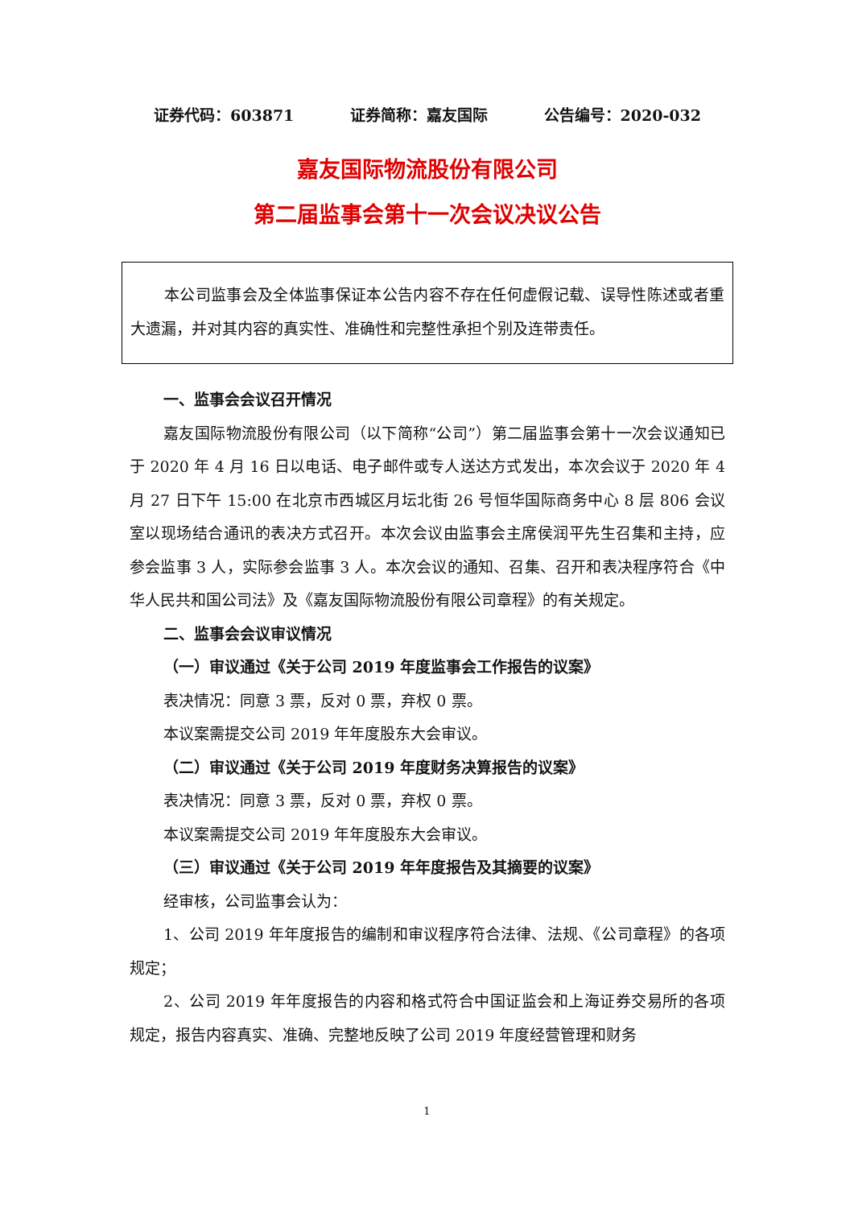证券代码：603871 证券简称：嘉友国际 公告编号：2020-032
嘉友国际物流股份有限公司
第二届监事会第十一次会议决议公告
本公司监事会及全体监事保证本公告内容不存在任何虚假记载、误导性陈述或者重大遗漏，并对其内容的真实性、准确性和完整性承担个别及连带责任。
一、监事会会议召开情况
嘉友国际物流股份有限公司（以下简称“公司”）第二届监事会第十一次会议通知已于 2020 年 4 月 16 日以电话、电子邮件或专人送达方式发出，本次会议于 2020 年 4 月 27 日下午 15:00 在北京市西城区月坛北街 26 号恒华国际商务中心 8 层 806 会议室以现场结合通讯的表决方式召开。本次会议由监事会主席侯润平先生召集和主持，应参会监事 3 人，实际参会监事 3 人。本次会议的通知、召集、召开和表决程序符合《中华人民共和国公司法》及《嘉友国际物流股份有限公司章程》的有关规定。
二、监事会会议审议情况
（一）审议通过《关于公司 2019 年度监事会工作报告的议案》
表决情况：同意 3 票，反对 0 票，弃权 0 票。
本议案需提交公司 2019 年年度股东大会审议。
（二）审议通过《关于公司 2019 年度财务决算报告的议案》
表决情况：同意 3 票，反对 0 票，弃权 0 票。
本议案需提交公司 2019 年年度股东大会审议。
（三）审议通过《关于公司 2019 年年度报告及其摘要的议案》
经审核，公司监事会认为：
1、公司 2019 年年度报告的编制和审议程序符合法律、法规、《公司章程》的各项规定；
2、公司 2019 年年度报告的内容和格式符合中国证监会和上海证券交易所的各项规定，报告内容真实、准确、完整地反映了公司 2019 年度经营管理和财务
1